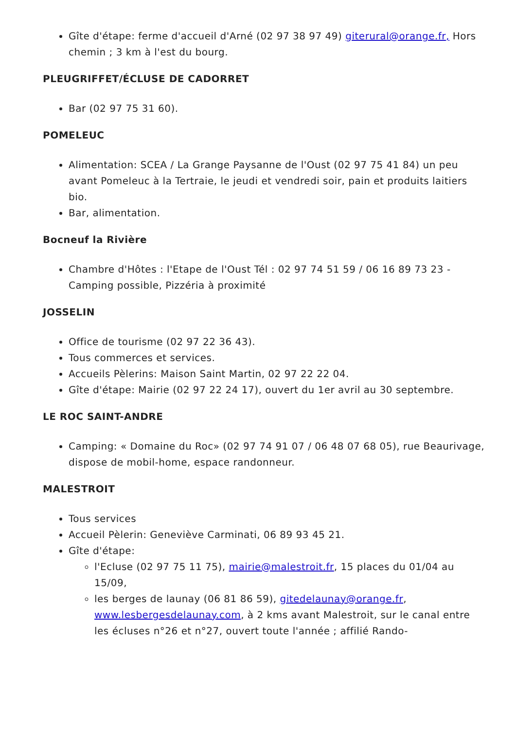Gîte d'étape: ferme d'accueil d'Arné (02 97 38 97 49) giterural@orange.fr, Hors chemin ; 3 km à l'est du bourg.
PLEUGRIFFET/ÉCLUSE DE CADORRET
Bar (02 97 75 31 60).
POMELEUC
Alimentation: SCEA / La Grange Paysanne de l'Oust (02 97 75 41 84) un peu avant Pomeleuc à la Tertraie, le jeudi et vendredi soir, pain et produits laitiers bio.
Bar, alimentation.
Bocneuf la Rivière
Chambre d'Hôtes : l'Etape de l'Oust Tél : 02 97 74 51 59 / 06 16 89 73 23 - Camping possible, Pizzéria à proximité
JOSSELIN
Office de tourisme (02 97 22 36 43).
Tous commerces et services.
Accueils Pèlerins: Maison Saint Martin, 02 97 22 22 04.
Gîte d'étape: Mairie (02 97 22 24 17), ouvert du 1er avril au 30 septembre.
LE ROC SAINT-ANDRE
Camping: « Domaine du Roc» (02 97 74 91 07 / 06 48 07 68 05), rue Beaurivage, dispose de mobil-home, espace randonneur.
MALESTROIT
Tous services
Accueil Pèlerin: Geneviève Carminati, 06 89 93 45 21.
Gîte d'étape:
l'Ecluse (02 97 75 11 75), mairie@malestroit.fr, 15 places du 01/04 au 15/09,
les berges de launay (06 81 86 59), gitedelaunay@orange.fr, www.lesbergesdelaunay.com, à 2 kms avant Malestroit, sur le canal entre les écluses n°26 et n°27, ouvert toute l'année ; affilié Rando-